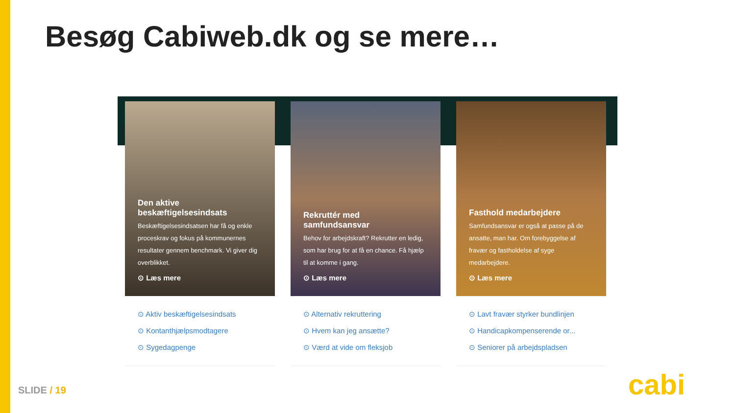Besøg Cabiweb.dk og se mere…
Den aktive beskæftigelsesindsats
Beskæftigelsesindsatsen har få og enkle proceskrav og fokus på kommunernes resultater gennem benchmark. Vi giver dig overblikket.
⊙ Læs mere
⊙ Aktiv beskæftigelsesindsats
⊙ Kontanthjælpsmodtagere
⊙ Sygedagpenge
Rekruttér med samfundsansvar
Behov for arbejdskraft? Rekrutter en ledig, som har brug for at få en chance. Få hjælp til at komme i gang.
⊙ Læs mere
⊙ Alternativ rekruttering
⊙ Hvem kan jeg ansætte?
⊙ Værd at vide om fleksjob
Fasthold medarbejdere
Samfundsansvar er også at passe på de ansatte, man har. Om forebyggelse af fravær og fastholdelse af syge medarbejdere.
⊙ Læs mere
⊙ Lavt fravær styrker bundlinjen
⊙ Handicapkompenserende or...
⊙ Seniorer på arbejdspladsen
SLIDE / 19 cabi